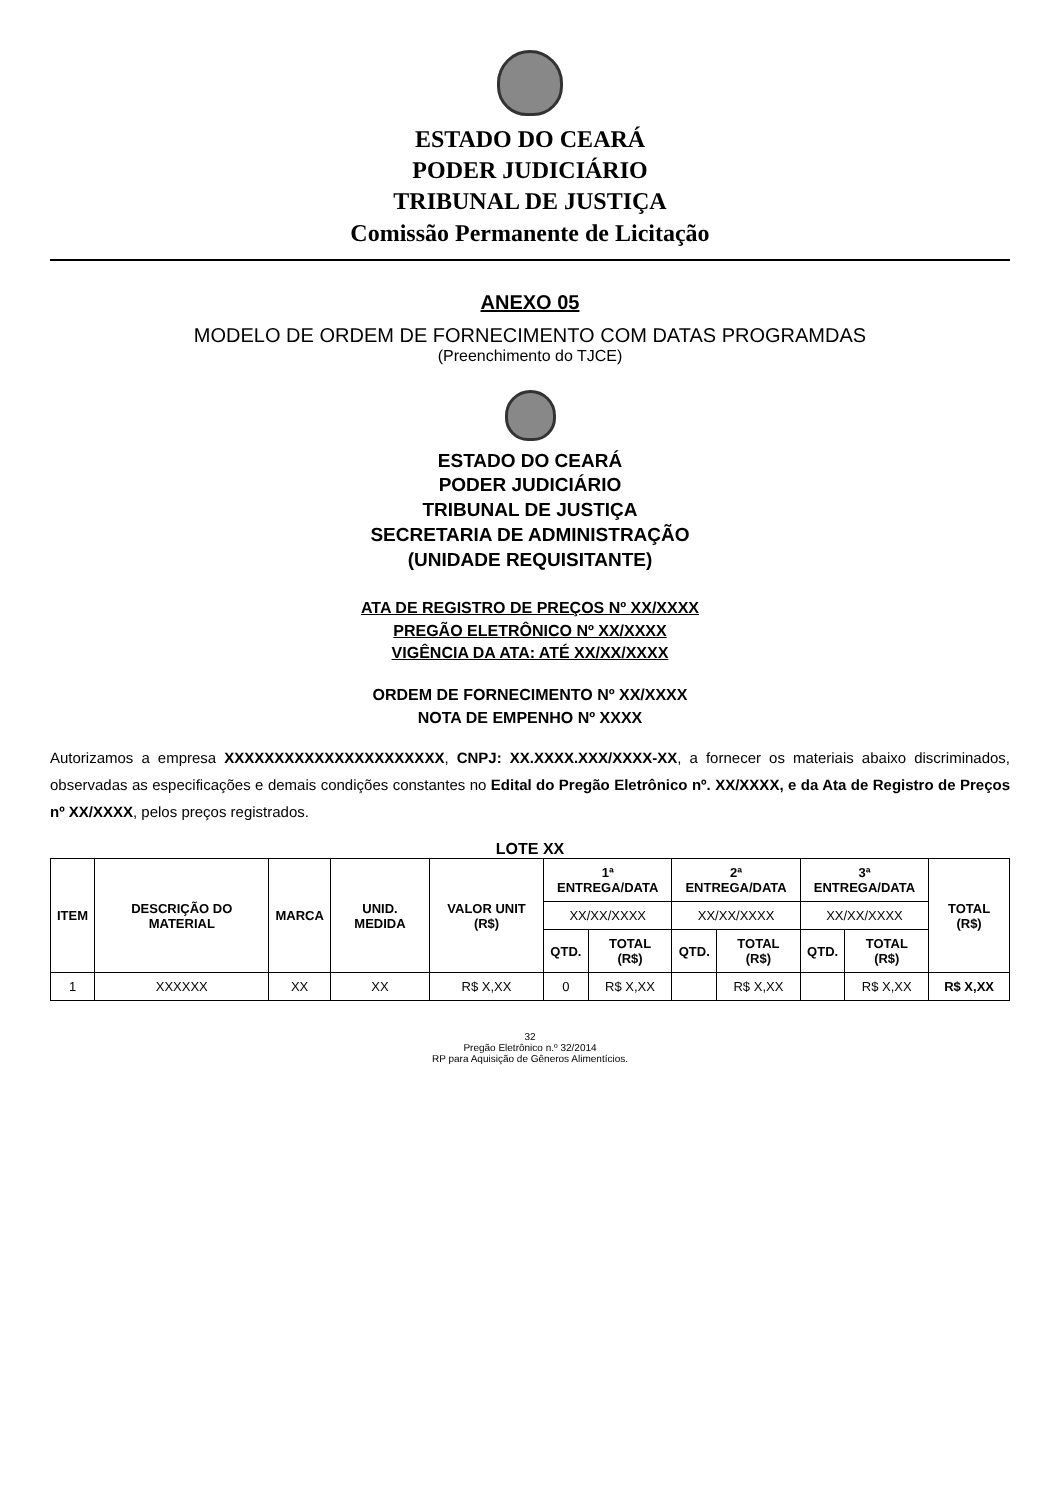ESTADO DO CEARÁ
PODER JUDICIÁRIO
TRIBUNAL DE JUSTIÇA
Comissão Permanente de Licitação
ANEXO 05
MODELO DE ORDEM DE FORNECIMENTO COM DATAS PROGRAMDAS
(Preenchimento do TJCE)
ESTADO DO CEARÁ
PODER JUDICIÁRIO
TRIBUNAL DE JUSTIÇA
SECRETARIA DE ADMINISTRAÇÃO
(UNIDADE REQUISITANTE)
ATA DE REGISTRO DE PREÇOS Nº XX/XXXX
PREGÃO ELETRÔNICO Nº XX/XXXX
VIGÊNCIA DA ATA: ATÉ XX/XX/XXXX
ORDEM DE FORNECIMENTO Nº XX/XXXX
NOTA DE EMPENHO Nº XXXX
Autorizamos a empresa XXXXXXXXXXXXXXXXXXXXXX, CNPJ: XX.XXXX.XXX/XXXX-XX, a fornecer os materiais abaixo discriminados, observadas as especificações e demais condições constantes no Edital do Pregão Eletrônico nº. XX/XXXX, e da Ata de Registro de Preços nº XX/XXXX, pelos preços registrados.
LOTE XX
| ITEM | DESCRIÇÃO DO MATERIAL | MARCA | UNID. MEDIDA | VALOR UNIT (R$) | 1ª ENTREGA/DATA | | 2ª ENTREGA/DATA | | 3ª ENTREGA/DATA | | TOTAL (R$) |
| --- | --- | --- | --- | --- | --- | --- | --- | --- | --- | --- | --- |
| | | | | | XX/XX/XXXX | | XX/XX/XXXX | | XX/XX/XXXX | | |
| | | | | | QTD. | TOTAL (R$) | QTD. | TOTAL (R$) | QTD. | TOTAL (R$) | |
| 1 | XXXXXX | XX | XX | R$ X,XX | 0 | R$ X,XX | | R$ X,XX | | R$ X,XX | R$ X,XX |
32
Pregão Eletrônico n.º 32/2014
RP para Aquisição de Gêneros Alimentícios.